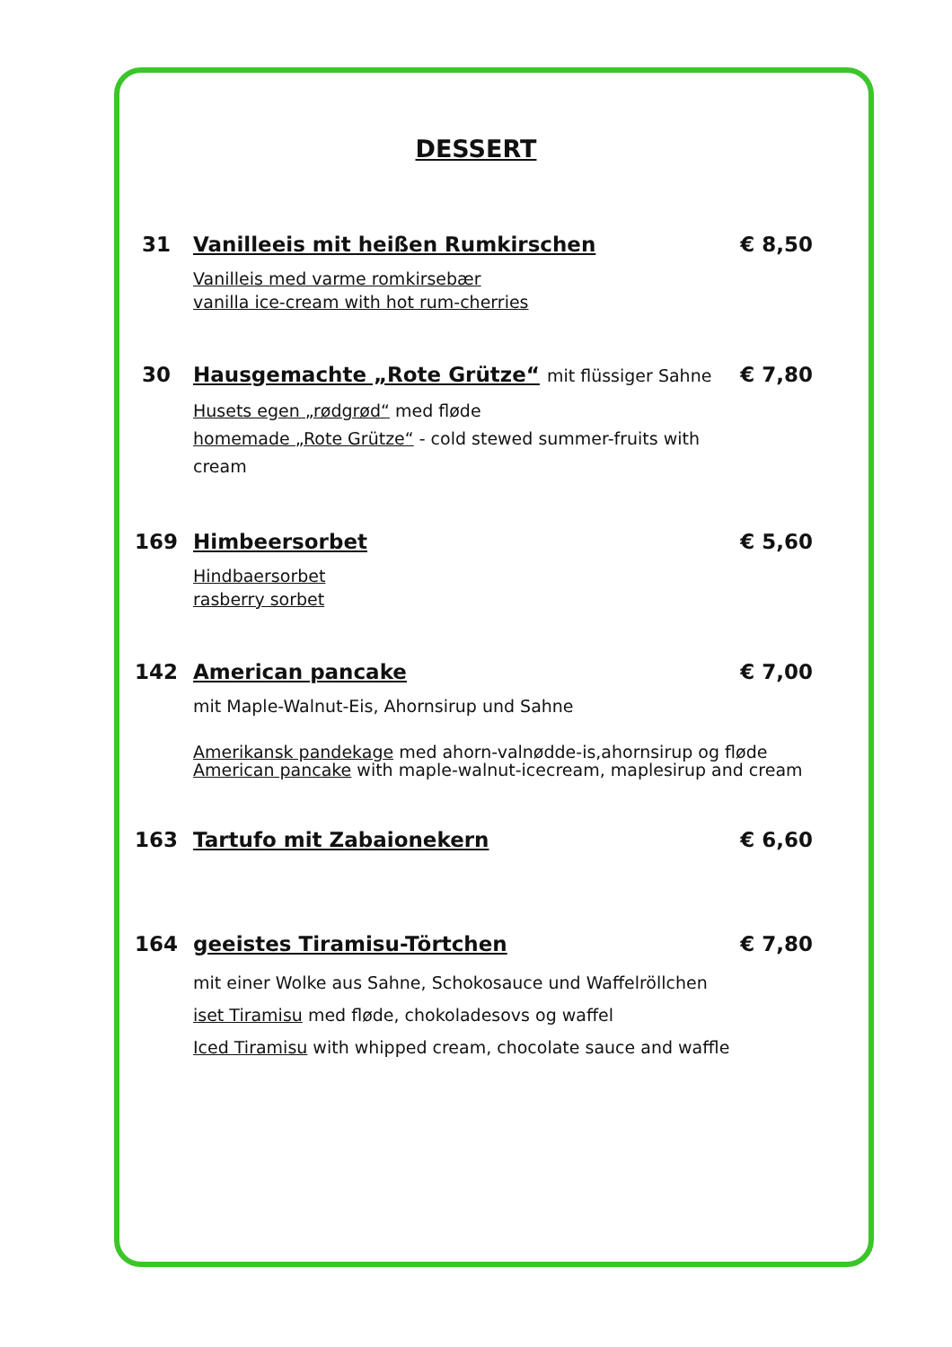DESSERT
31 Vanilleeis mit heißen Rumkirschen € 8,50
Vanilleis med varme romkirsebær
vanilla ice-cream with hot rum-cherries
30 Hausgemachte „Rote Grütze“ mit flüssiger Sahne € 7,80
Husets egen „rødgrød“ med fløde
homemade „Rote Grütze“ - cold stewed summer-fruits with
cream
169 Himbeersorbet € 5,60
Hindbaersorbet
rasberry sorbet
142 American pancake € 7,00
mit Maple-Walnut-Eis, Ahornsirup und Sahne
Amerikansk pandekage med ahorn-valnødde-is,ahornsirup og fløde
American pancake with maple-walnut-icecream, maplesirup and cream
163 Tartufo mit Zabaionekern € 6,60
164 geeistes Tiramisu-Törtchen € 7,80
mit einer Wolke aus Sahne, Schokosauce und Waffelröllchen
iset Tiramisu med fløde, chokoladesovs og waffel
Iced Tiramisu with whipped cream, chocolate sauce and waffle